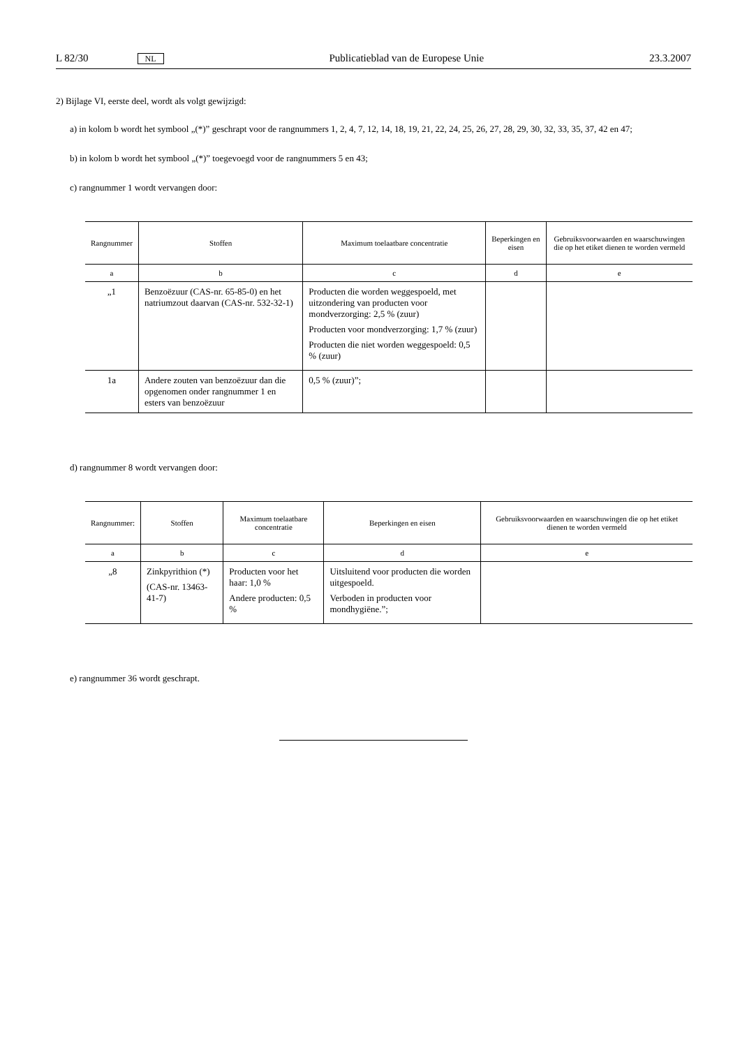L 82/30 NL Publicatieblad van de Europese Unie 23.3.2007
2) Bijlage VI, eerste deel, wordt als volgt gewijzigd:
a) in kolom b wordt het symbool „(*)” geschrapt voor de rangnummers 1, 2, 4, 7, 12, 14, 18, 19, 21, 22, 24, 25, 26, 27, 28, 29, 30, 32, 33, 35, 37, 42 en 47;
b) in kolom b wordt het symbool „(*)” toegevoegd voor de rangnummers 5 en 43;
c) rangnummer 1 wordt vervangen door:
| Rangnummer | Stoffen | Maximum toelaatbare concentratie | Beperkingen en eisen | Gebruiksvoorwaarden en waar­schuwingen die op het etiket dienen te worden vermeld |
| --- | --- | --- | --- | --- |
| a | b | c | d | e |
| „1 | Benzoëzuur (CAS-nr. 65-85-0) en het natriumzout daarvan (CAS-nr. 532-32-1) | Producten die worden weggespoeld, met uitzondering van producten voor mondverzorging: 2,5 % (zuur) Producten voor mondverzorging: 1,7 % (zuur) Producten die niet worden weggespoeld: 0,5 % (zuur) | | |
| 1a | Andere zouten van benzoëzuur dan die opgenomen onder rangnummer 1 en esters van benzoëzuur | 0,5 % (zuur)”; | | |
d) rangnummer 8 wordt vervangen door:
| Rangnummer: | Stoffen | Maximum toelaatbare concentratie | Beperkingen en eisen | Gebruiksvoorwaarden en waar­schuwingen die op het etiket dienen te worden vermeld |
| --- | --- | --- | --- | --- |
| a | b | c | d | e |
| „8 | Zinkpyrithion (*) (CAS-nr. 13463-41-7) | Producten voor het haar: 1,0 % Andere producten: 0,5 % | Uitsluitend voor producten die worden uitgespoeld. Verboden in producten voor mondhygiëne.”; | |
e) rangnummer 36 wordt geschrapt.